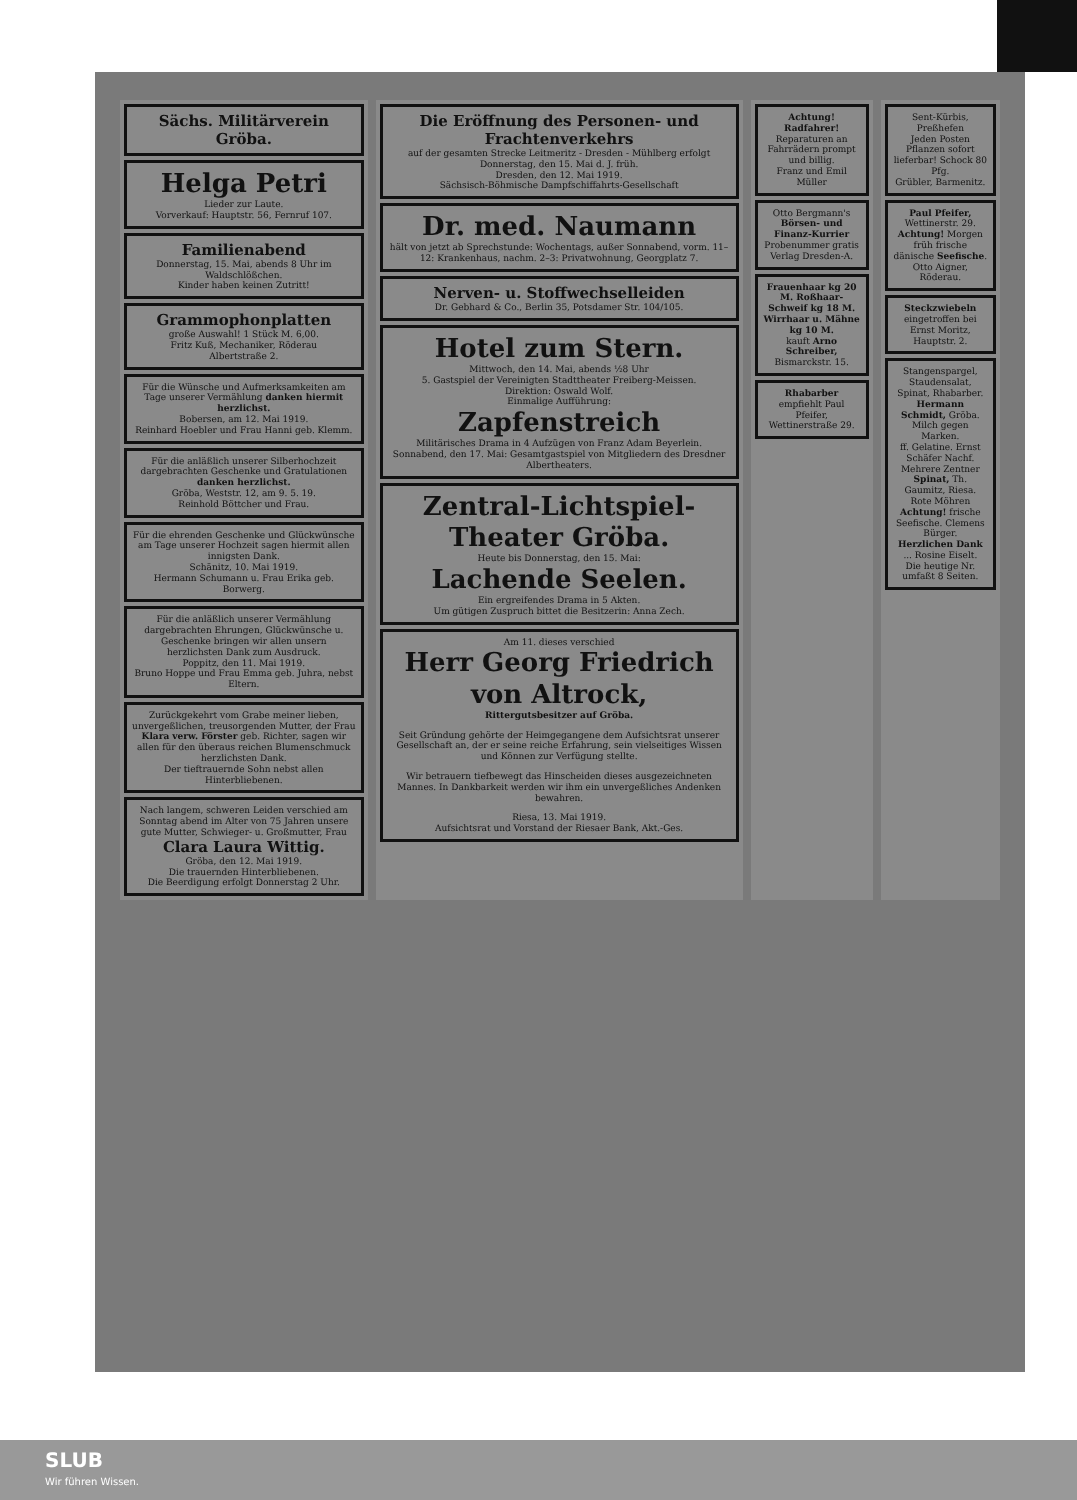Sächs. Militärverein Gröba.
Helga Petri
Lieder zur Laute.
Vorverkauf: Hauptstr. 56, Fernruf 107.
Familienabend
Donnerstag, 15. Mai, abends 8 Uhr im Waldschlößchen.
Kinder haben keinen Zutritt!
Grammophonplatten
große Auswahl! 1 Stück M. 6,00.
Fritz Kuß, Mechaniker, Röderau
Albertstraße 2.
Für die Wünsche und Aufmerksamkeiten am Tage unserer Vermählung danken hiermit herzlichst.
Bobersen, am 12. Mai 1919.
Reinhard Hoebler und Frau Hanni geb. Klemm.
Für die anläßlich unserer Silberhochzeit dargebrachten Geschenke und Gratulationen danken herzlichst.
Gröba, Weststr. 12, am 9. 5. 19.
Reinhold Böttcher und Frau.
Für die ehrenden Geschenke und Glückwünsche am Tage unserer Hochzeit sagen hiermit allen innigsten Dank.
Schänitz, 10. Mai 1919.
Hermann Schumann u. Frau Erika geb. Borwerg.
Für die anläßlich unserer Vermählung dargebrachten Ehrungen, Glückwünsche u. Geschenke bringen wir allen unsern herzlichsten Dank zum Ausdruck.
Poppitz, den 11. Mai 1919.
Bruno Hoppe und Frau Emma geb. Juhra, nebst Eltern.
Zurückgekehrt vom Grabe meiner lieben, unvergeßlichen, treusorgenden Mutter, der Frau Klara verw. Förster geb. Richter, sagen wir allen für den überaus reichen Blumenschmuck herzlichsten Dank.
Der tieftrauernde Sohn nebst allen Hinterbliebenen.
Nach langem, schweren Leiden verschied am Sonntag abend im Alter von 75 Jahren unsere gute Mutter, Schwieger- u. Großmutter, Frau
Clara Laura Wittig.
Gröba, den 12. Mai 1919.
Die trauernden Hinterbliebenen.
Die Beerdigung erfolgt Donnerstag 2 Uhr.
Die Eröffnung des Personen- und Frachtenverkehrs
auf der gesamten Strecke Leitmeritz - Dresden - Mühlberg erfolgt Donnerstag, den 15. Mai d. J. früh.
Dresden, den 12. Mai 1919.
Sächsisch-Böhmische Dampfschiffahrts-Gesellschaft
Dr. med. Naumann
hält von jetzt ab Sprechstunde: Wochentags, außer Sonnabend, vorm. 11–12: Krankenhaus, nachm. 2–3: Privatwohnung, Georgplatz 7.
Nerven- u. Stoffwechselleiden
Dr. Gebhard & Co., Berlin 35, Potsdamer Str. 104/105.
Hotel zum Stern.
Mittwoch, den 14. Mai, abends ½8 Uhr
5. Gastspiel der Vereinigten Stadttheater Freiberg-Meissen.
Direktion: Oswald Wolf.
Einmalige Aufführung:
Zapfenstreich
Militärisches Drama in 4 Aufzügen von Franz Adam Beyerlein.
Sonnabend, den 17. Mai: Gesamtgastspiel von Mitgliedern des Dresdner Albertheaters.
Zentral-Lichtspiel-Theater Gröba.
Heute bis Donnerstag, den 15. Mai:
Lachende Seelen.
Ein ergreifendes Drama in 5 Akten.
Um gütigen Zuspruch bittet die Besitzerin: Anna Zech.
Am 11. dieses verschied
Herr Georg Friedrich von Altrock,
Rittergutsbesitzer auf Gröba.
Seit Gründung gehörte der Heimgegangene dem Aufsichtsrat unserer Gesellschaft an, der er seine reiche Erfahrung, sein vielseitiges Wissen und Können zur Verfügung stellte.
Wir betrauern tiefbewegt das Hinscheiden dieses ausgezeichneten Mannes. In Dankbarkeit werden wir ihm ein unvergeßliches Andenken bewahren.
Riesa, 13. Mai 1919.
Aufsichtsrat und Vorstand der Riesaer Bank, Akt.-Ges.
Achtung! Radfahrer!
Reparaturen an Fahrrädern prompt und billig.
Franz und Emil Müller
Otto Bergmann's Börsen- und Finanz-Kurrier
Probenummer gratis
Verlag Dresden-A.
Frauenhaar kg 20 M. Roßhaar-Schweif kg 18 M. Wirrhaar u. Mähne kg 10 M.
kauft Arno Schreiber, Bismarckstr. 15.
Rhabarber empfiehlt Paul Pfeifer, Wettinerstraße 29.
Sent-Kürbis, Preßhefen
Jeden Posten Pflanzen sofort lieferbar! Schock 80 Pfg.
Grübler, Barmenitz.
Paul Pfeifer, Wettinerstr. 29.
Achtung! Morgen früh frische dänische Seefische. Otto Aigner, Röderau.
Steckzwiebeln eingetroffen bei Ernst Moritz, Hauptstr. 2.
Stangenspargel, Staudensalat, Spinat, Rhabarber. Hermann Schmidt, Gröba.
Milch gegen Marken.
ff. Gelatine. Ernst Schäfer Nachf.
Mehrere Zentner Spinat, Th. Gaumitz, Riesa.
Rote Möhren
Achtung! frische Seefische. Clemens Bürger.
Herzlichen Dank ... Rosine Eiselt.
Die heutige Nr. umfaßt 8 Seiten.
SLUB
Wir führen Wissen.